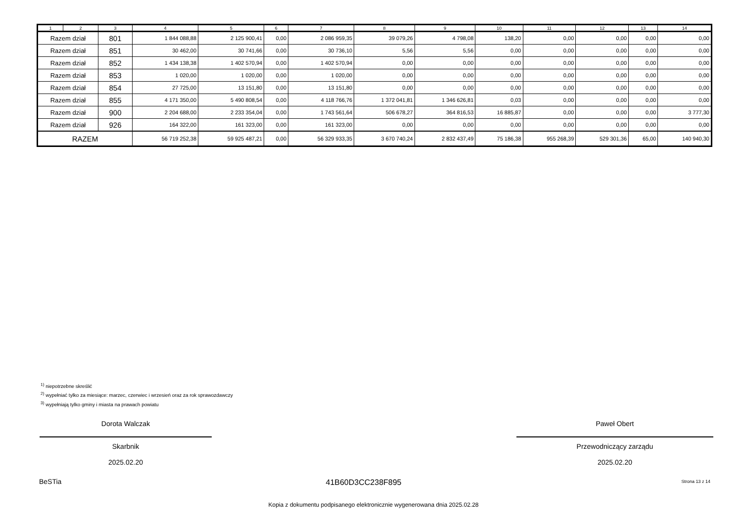| 1 | 2 | 3 | 4 | 5 | 6 | 7 | 8 | 9 | 10 | 11 | 12 | 13 | 14 |
| --- | --- | --- | --- | --- | --- | --- | --- | --- | --- | --- | --- | --- | --- |
| Razem dział | | 801 | 1 844 088,88 | 2 125 900,41 | 0,00 | 2 086 959,35 | 39 079,26 | 4 798,08 | 138,20 | 0,00 | 0,00 | 0,00 | 0,00 |
| Razem dział | | 851 | 30 462,00 | 30 741,66 | 0,00 | 30 736,10 | 5,56 | 5,56 | 0,00 | 0,00 | 0,00 | 0,00 | 0,00 |
| Razem dział | | 852 | 1 434 138,38 | 1 402 570,94 | 0,00 | 1 402 570,94 | 0,00 | 0,00 | 0,00 | 0,00 | 0,00 | 0,00 | 0,00 |
| Razem dział | | 853 | 1 020,00 | 1 020,00 | 0,00 | 1 020,00 | 0,00 | 0,00 | 0,00 | 0,00 | 0,00 | 0,00 | 0,00 |
| Razem dział | | 854 | 27 725,00 | 13 151,80 | 0,00 | 13 151,80 | 0,00 | 0,00 | 0,00 | 0,00 | 0,00 | 0,00 | 0,00 |
| Razem dział | | 855 | 4 171 350,00 | 5 490 808,54 | 0,00 | 4 118 766,76 | 1 372 041,81 | 1 346 626,81 | 0,03 | 0,00 | 0,00 | 0,00 | 0,00 |
| Razem dział | | 900 | 2 204 688,00 | 2 233 354,04 | 0,00 | 1 743 561,64 | 506 678,27 | 364 816,53 | 16 885,87 | 0,00 | 0,00 | 0,00 | 3 777,30 |
| Razem dział | | 926 | 164 322,00 | 161 323,00 | 0,00 | 161 323,00 | 0,00 | 0,00 | 0,00 | 0,00 | 0,00 | 0,00 | 0,00 |
| RAZEM | | | 56 719 252,38 | 59 925 487,21 | 0,00 | 56 329 933,35 | 3 670 740,24 | 2 832 437,49 | 75 186,38 | 955 268,39 | 529 301,36 | 65,00 | 140 940,30 |
<sup>1)</sup> niepotrzebne skreślić
<sup>2)</sup> wypełniać tylko za miesiące: marzec, czerwiec i wrzesień oraz za rok sprawozdawczy
<sup>3)</sup> wypełniają tylko gminy i miasta na prawach powiatu
Dorota Walczak
Skarbnik
2025.02.20
Paweł Obert
Przewodniczący zarządu
2025.02.20
BeSTia
41B60D3CC238F895 Strona 13 z 14
Kopia z dokumentu podpisanego elektronicznie wygenerowana dnia 2025.02.28